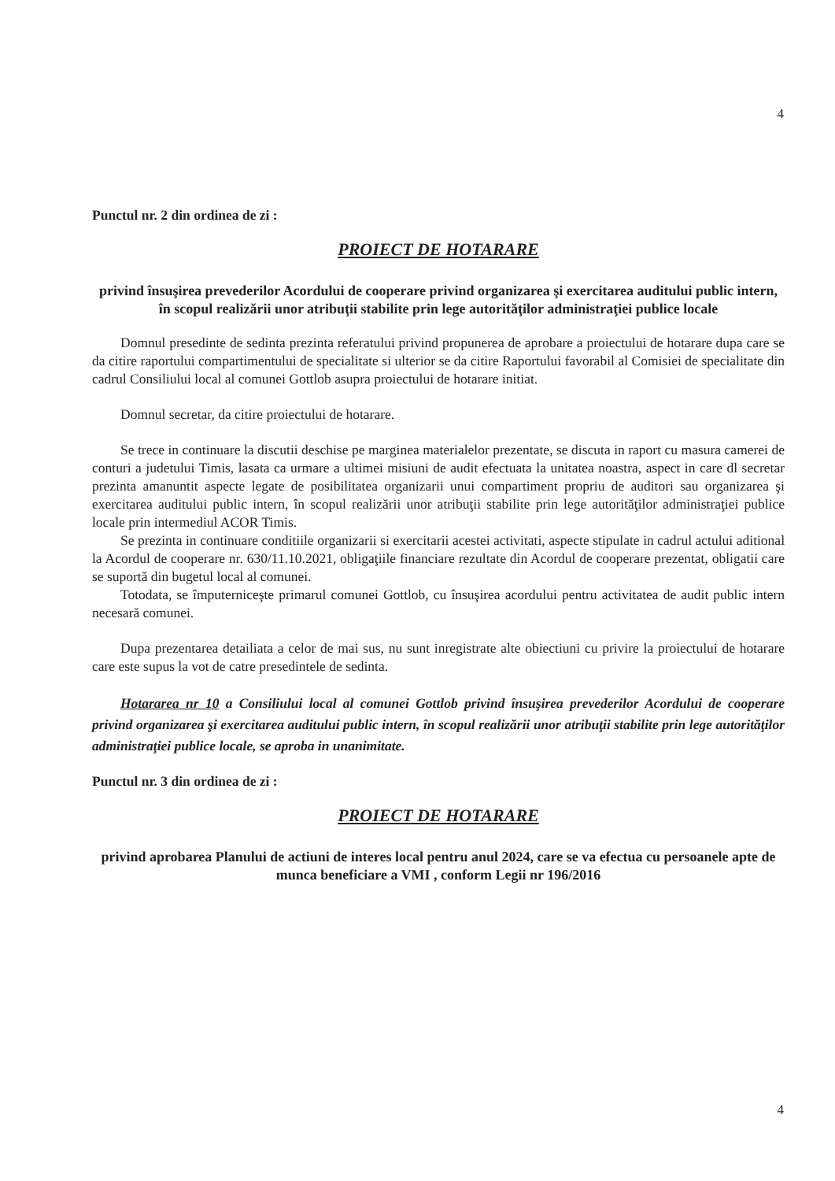4
Punctul nr. 2 din ordinea de zi :
PROIECT DE HOTARARE
privind însuşirea prevederilor Acordului de cooperare privind organizarea şi exercitarea auditului public intern, în scopul realizării unor atribuţii stabilite prin lege autorităţilor administraţiei publice locale
Domnul presedinte de sedinta prezinta referatului privind propunerea de aprobare a proiectului de hotarare dupa care se da citire raportului compartimentului de specialitate si ulterior se da citire Raportului favorabil al Comisiei de specialitate din cadrul Consiliului local al comunei Gottlob asupra proiectului de hotarare initiat.
Domnul secretar, da citire proiectului de hotarare.
Se trece in continuare la discutii deschise pe marginea materialelor prezentate, se discuta in raport cu masura camerei de conturi a judetului Timis, lasata ca urmare a ultimei misiuni de audit efectuata la unitatea noastra, aspect in care dl secretar prezinta amanuntit aspecte legate de posibilitatea organizarii unui compartiment propriu de auditori sau organizarea şi exercitarea auditului public intern, în scopul realizării unor atribuţii stabilite prin lege autorităţilor administraţiei publice locale prin intermediul ACOR Timis.
Se prezinta in continuare conditiile organizarii si exercitarii acestei activitati, aspecte stipulate in cadrul actului aditional la Acordul de cooperare nr. 630/11.10.2021, obligaţiile financiare rezultate din Acordul de cooperare prezentat, obligatii care se suportă din bugetul local al comunei.
Totodata, se împuterniceşte primarul comunei Gottlob, cu însuşirea acordului pentru activitatea de audit public intern necesară comunei.
Dupa prezentarea detailiata a celor de mai sus, nu sunt inregistrate alte obiectiuni cu privire la proiectului de hotarare care este supus la vot de catre presedintele de sedinta.
Hotararea nr 10 a Consiliului local al comunei Gottlob privind însuşirea prevederilor Acordului de cooperare privind organizarea şi exercitarea auditului public intern, în scopul realizării unor atribuţii stabilite prin lege autorităţilor administraţiei publice locale, se aproba in unanimitate.
Punctul nr. 3 din ordinea de zi :
PROIECT DE HOTARARE
privind aprobarea Planului de actiuni de interes local pentru anul 2024, care se va efectua cu persoanele apte de munca beneficiare a VMI , conform Legii nr 196/2016
4